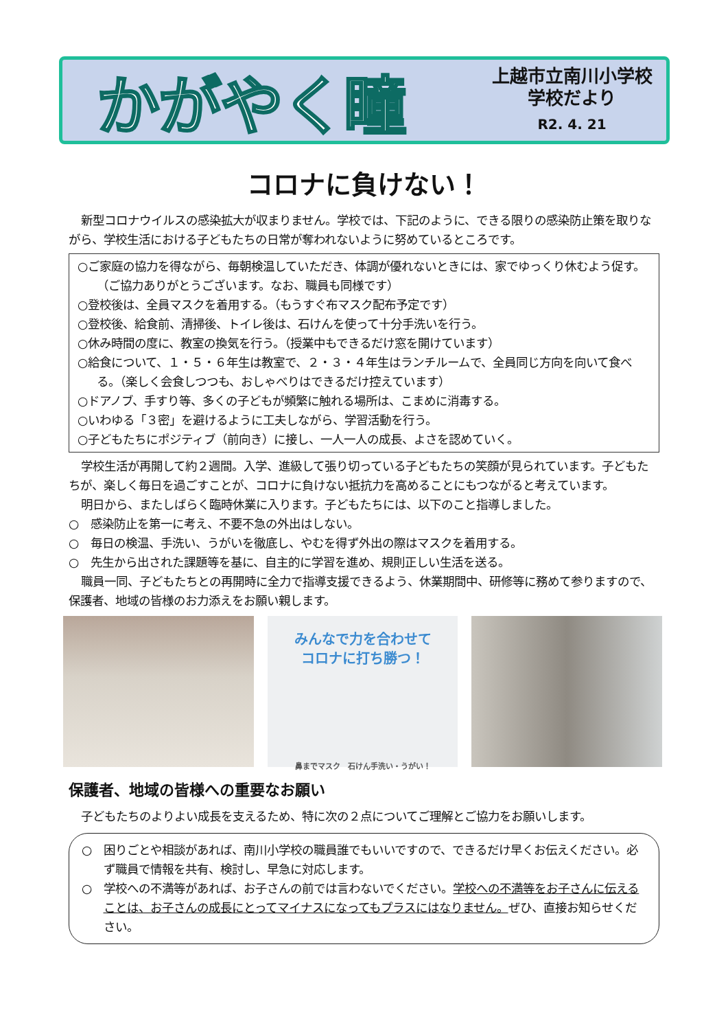かがやく瞳
上越市立南川小学校
学校だより
R2. 4. 21
コロナに負けない！
新型コロナウイルスの感染拡大が収まりません。学校では、下記のように、できる限りの感染防止策を取りながら、学校生活における子どもたちの日常が奪われないように努めているところです。
○ご家庭の協力を得ながら、毎朝検温していただき、体調が優れないときには、家でゆっくり休むよう促す。（ご協力ありがとうございます。なお、職員も同様です）
○登校後は、全員マスクを着用する。（もうすぐ布マスク配布予定です）
○登校後、給食前、清掃後、トイレ後は、石けんを使って十分手洗いを行う。
○休み時間の度に、教室の換気を行う。（授業中もできるだけ窓を開けています）
○給食について、１・５・６年生は教室で、２・３・４年生はランチルームで、全員同じ方向を向いて食べる。（楽しく会食しつつも、おしゃべりはできるだけ控えています）
○ドアノブ、手すり等、多くの子どもが頻繁に触れる場所は、こまめに消毒する。
○いわゆる「３密」を避けるように工夫しながら、学習活動を行う。
○子どもたちにポジティブ（前向き）に接し、一人一人の成長、よさを認めていく。
学校生活が再開して約２週間。入学、進級して張り切っている子どもたちの笑顔が見られています。子どもたちが、楽しく毎日を過ごすことが、コロナに負けない抵抗力を高めることにもつながると考えています。
明日から、またしばらく臨時休業に入ります。子どもたちには、以下のこと指導しました。
○　感染防止を第一に考え、不要不急の外出はしない。
○　毎日の検温、手洗い、うがいを徹底し、やむを得ず外出の際はマスクを着用する。
○　先生から出された課題等を基に、自主的に学習を進め、規則正しい生活を送る。
職員一同、子どもたちとの再開時に全力で指導支援できるよう、休業期間中、研修等に務めて参りますので、保護者、地域の皆様のお力添えをお願い親します。
みんなで力を合わせて
コロナに打ち勝つ！
鼻までマスク　石けん手洗い・うがい！
保護者、地域の皆様への重要なお願い
子どもたちのよりよい成長を支えるため、特に次の２点についてご理解とご協力をお願いします。
○　困りごとや相談があれば、南川小学校の職員誰でもいいですので、できるだけ早くお伝えください。必ず職員で情報を共有、検討し、早急に対応します。
○　学校への不満等があれば、お子さんの前では言わないでください。学校への不満等をお子さんに伝えることは、お子さんの成長にとってマイナスになってもプラスにはなりません。ぜひ、直接お知らせください。